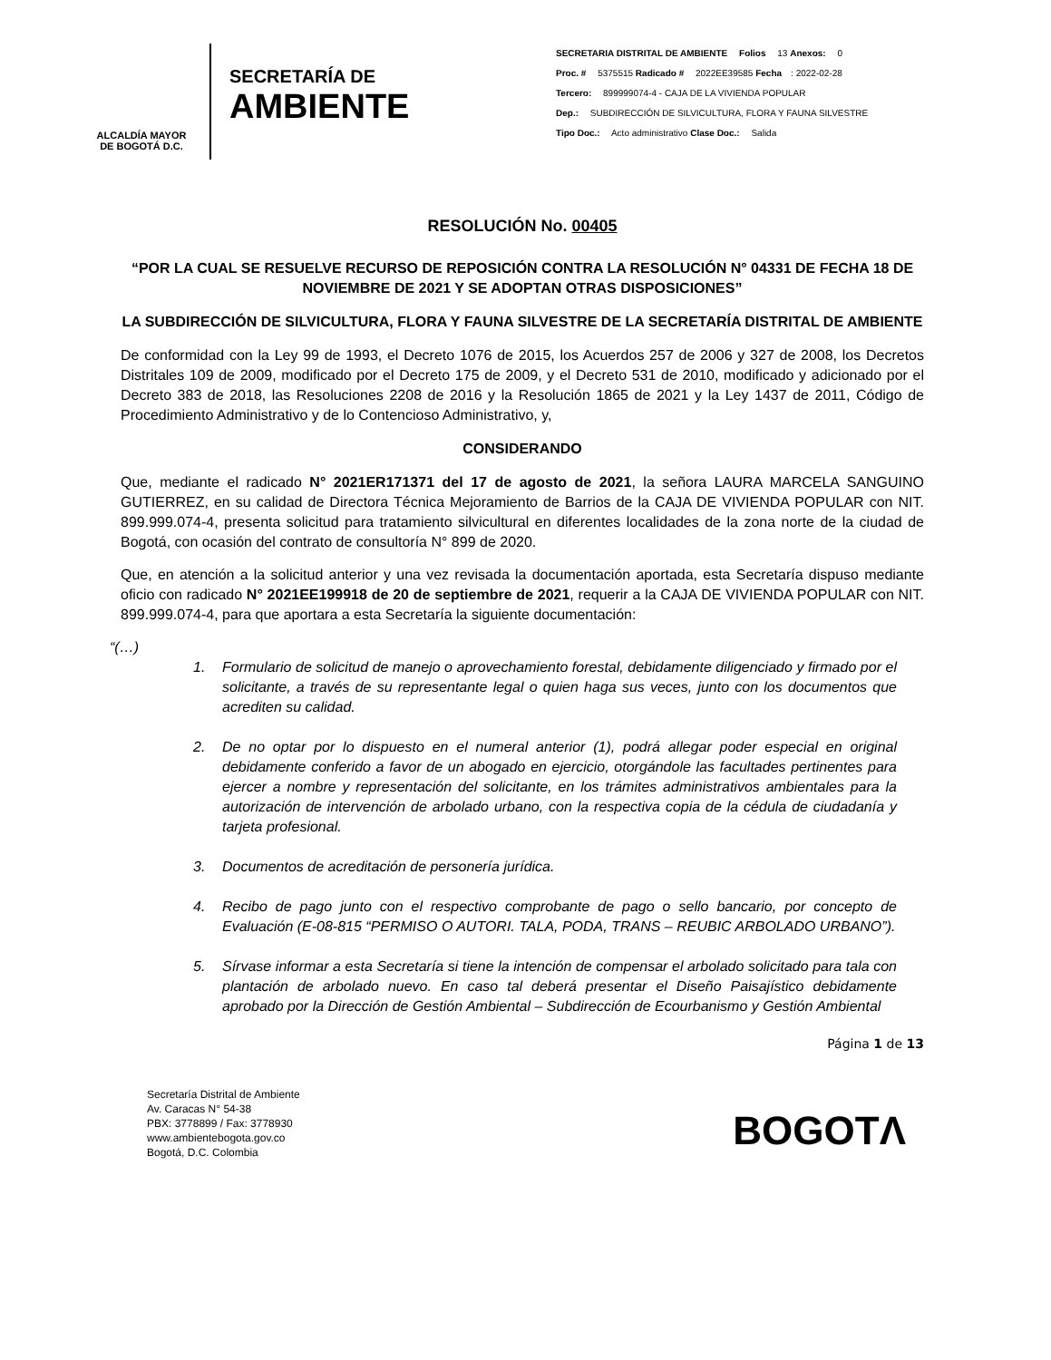ALCALDÍA MAYOR
DE BOGOTÁ D.C.
SECRETARÍA DE
AMBIENTE
SECRETARIA DISTRITAL DE AMBIENTE Folios 13 Anexos: 0
Proc. # 5375515 Radicado # 2022EE39585 Fecha: 2022-02-28
Tercero: 899999074-4 - CAJA DE LA VIVIENDA POPULAR
Dep.: SUBDIRECCIÓN DE SILVICULTURA, FLORA Y FAUNA SILVESTRE
Tipo Doc.: Acto administrativo Clase Doc.: Salida
RESOLUCIÓN No. 00405
“POR LA CUAL SE RESUELVE RECURSO DE REPOSICIÓN CONTRA LA RESOLUCIÓN N° 04331 DE FECHA 18 DE NOVIEMBRE DE 2021 Y SE ADOPTAN OTRAS DISPOSICIONES”
LA SUBDIRECCIÓN DE SILVICULTURA, FLORA Y FAUNA SILVESTRE DE LA SECRETARÍA DISTRITAL DE AMBIENTE
De conformidad con la Ley 99 de 1993, el Decreto 1076 de 2015, los Acuerdos 257 de 2006 y 327 de 2008, los Decretos Distritales 109 de 2009, modificado por el Decreto 175 de 2009, y el Decreto 531 de 2010, modificado y adicionado por el Decreto 383 de 2018, las Resoluciones 2208 de 2016 y la Resolución 1865 de 2021 y la Ley 1437 de 2011, Código de Procedimiento Administrativo y de lo Contencioso Administrativo, y,
CONSIDERANDO
Que, mediante el radicado N° 2021ER171371 del 17 de agosto de 2021, la señora LAURA MARCELA SANGUINO GUTIERREZ, en su calidad de Directora Técnica Mejoramiento de Barrios de la CAJA DE VIVIENDA POPULAR con NIT. 899.999.074-4, presenta solicitud para tratamiento silvicultural en diferentes localidades de la zona norte de la ciudad de Bogotá, con ocasión del contrato de consultoría N° 899 de 2020.
Que, en atención a la solicitud anterior y una vez revisada la documentación aportada, esta Secretaría dispuso mediante oficio con radicado N° 2021EE199918 de 20 de septiembre de 2021, requerir a la CAJA DE VIVIENDA POPULAR con NIT. 899.999.074-4, para que aportara a esta Secretaría la siguiente documentación:
“(…)
1. Formulario de solicitud de manejo o aprovechamiento forestal, debidamente diligenciado y firmado por el solicitante, a través de su representante legal o quien haga sus veces, junto con los documentos que acrediten su calidad.
2. De no optar por lo dispuesto en el numeral anterior (1), podrá allegar poder especial en original debidamente conferido a favor de un abogado en ejercicio, otorgándole las facultades pertinentes para ejercer a nombre y representación del solicitante, en los trámites administrativos ambientales para la autorización de intervención de arbolado urbano, con la respectiva copia de la cédula de ciudadanía y tarjeta profesional.
3. Documentos de acreditación de personería jurídica.
4. Recibo de pago junto con el respectivo comprobante de pago o sello bancario, por concepto de Evaluación (E-08-815 “PERMISO O AUTORI. TALA, PODA, TRANS – REUBIC ARBOLADO URBANO”).
5. Sírvase informar a esta Secretaría si tiene la intención de compensar el arbolado solicitado para tala con plantación de arbolado nuevo. En caso tal deberá presentar el Diseño Paisajístico debidamente aprobado por la Dirección de Gestión Ambiental – Subdirección de Ecourbanismo y Gestión Ambiental
Página 1 de 13
Secretaría Distrital de Ambiente
Av. Caracas N° 54-38
PBX: 3778899 / Fax: 3778930
www.ambientebogota.gov.co
Bogotá, D.C. Colombia
BOGOTΛ